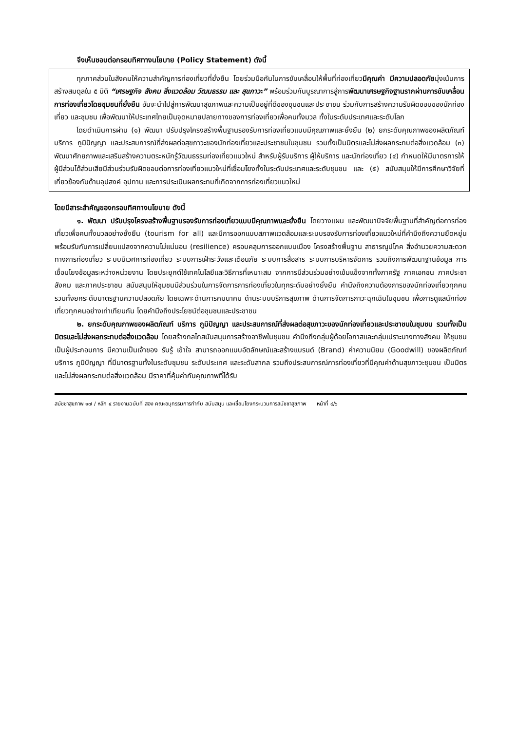จึงเห็นชอบต่อกรอบทิศทางนโยบาย (Policy Statement) ดังนี้
ทุกภาคส่วนในสังคมให้ความสำคัญการท่องเที่ยวที่ยั่งยืน โดยร่วมมือกันในการขับเคลื่อนให้พื้นที่ท่องเที่ยวมีคุณค่า มีความปลอดภัยมุ่งเน้นการสร้างสมดุลใน ๕ มิติ “เศรษฐกิจ สังคม สิ่งแวดล้อม วัฒนธรรม และ สุขภาวะ” พร้อมร่วมกันบูรณาการสู่การพัฒนาเศรษฐกิจฐานรากผ่านการขับเคลื่อนการท่องเที่ยวโดยชุมชนที่ยั่งยืน อันจะนำไปสู่การพัฒนาสุขภาพและความเป็นอยู่ที่ดีของชุมชนและประชาชน ร่วมกับการสร้างความรับผิดชอบของนักท่องเที่ยว และชุมชน เพื่อพัฒนาให้ประเทศไทยเป็นจุดหมายปลายทางของการท่องเที่ยวเพื่อคนทั้งมวล ทั้งในระดับประเทศและระดับโลก
โดยดำเนินการผ่าน (๑) พัฒนา ปรับปรุงโครงสร้างพื้นฐานรองรับการท่องเที่ยวแบบมีคุณภาพและยั่งยืน (๒) ยกระดับคุณภาพของผลิตภัณฑ์ บริการ ภูมิปัญญา และประสบการณ์ที่ส่งผลต่อสุขภาวะของนักท่องเที่ยวและประชาชนในชุมชน รวมทั้งเป็นมิตรและไม่ส่งผลกระทบต่อสิ่งแวดล้อม (๓) พัฒนาศักยภาพและเสริมสร้างความตระหนักรู้วัฒนธรรมท่องเที่ยวแนวใหม่ สำหรับผู้รับบริการ ผู้ให้บริการ และนักท่องเที่ยว (๔) กำหนดให้มีมาตรการให้ผู้มีส่วนได้ส่วนเสียมีส่วนร่วมรับผิดชอบต่อการท่องเที่ยวแนวใหม่ที่เชื่อมโยงทั้งในระดับประเทศและระดับชุมชน และ (๕) สนับสนุนให้มีการศึกษาวิจัยที่เกี่ยวข้องกับด้านอุปสงค์ อุปทาน และการประเมินผลกระทบที่เกิดจากการท่องเที่ยวแนวใหม่
โดยมีสาระสำคัญของกรอบทิศทางนโยบาย ดังนี้
๑. พัฒนา ปรับปรุงโครงสร้างพื้นฐานรองรับการท่องเที่ยวแบบมีคุณภาพและยั่งยืน โดยวางแผน และพัฒนาปัจจัยพื้นฐานที่สำคัญต่อการท่องเที่ยวเพื่อคนทั้งมวลอย่างยั่งยืน (tourism for all) และมีการออกแบบสภาพแวดล้อมและระบบรองรับการท่องเที่ยวแนวใหม่ที่คำนึงถึงความยืดหยุ่นพร้อมรับกับการเปลี่ยนแปลงจากความไม่แน่นอน (resilience) ครอบคลุมการออกแบบเมือง โครงสร้างพื้นฐาน สาธารณูปโภค สิ่งอำนวยความสะดวกทางการท่องเที่ยว ระบบนิเวศการท่องเที่ยว ระบบการเฝ้าระวังและเตือนภัย ระบบการสื่อสาร ระบบการบริหารจัดการ รวมถึงการพัฒนาฐานข้อมูล การเชื่อมโยงข้อมูลระหว่างหน่วยงาน โดยประยุกต์ใช้เทคโนโลยีและวิธีการที่เหมาะสม จากการมีส่วนร่วมอย่างเข้มแข็งจากทั้งภาครัฐ ภาคเอกชน ภาคประชาสังคม และภาคประชาชน สนับสนุนให้ชุมชนมีส่วนร่วมในการจัดการการท่องเที่ยวในทุกระดับอย่างยั่งยืน คำนึงถึงความต้องการของนักท่องเที่ยวทุกคน รวมทั้งยกระดับมาตรฐานความปลอดภัย โดยเฉพาะด้านการคมนาคม ด้านระบบบริการสุขภาพ ด้านการจัดการภาวะฉุกเฉินในชุมชน เพื่อการดูแลนักท่องเที่ยวทุกคนอย่างเท่าเทียมกัน โดยคำนึงถึงประโยชน์ต่อชุมชนและประชาชน
๒. ยกระดับคุณภาพของผลิตภัณฑ์ บริการ ภูมิปัญญา และประสบการณ์ที่ส่งผลต่อสุขภาวะของนักท่องเที่ยวและประชาชนในชุมชน รวมทั้งเป็นมิตรและไม่ส่งผลกระทบต่อสิ่งแวดล้อม โดยสร้างกลไกสนับสนุนการสร้างอาชีพในชุมชน คำนึงถึงกลุ่มผู้ด้อยโอกาสและกลุ่มเปราะบางทางสังคม ให้ชุมชนเป็นผู้ประกอบการ มีความเป็นเจ้าของ รับรู้ เข้าใจ สามารถออกแบบอัตลักษณ์และสร้างแบรนด์ (Brand) ค่าความนิยม (Goodwill) ของผลิตภัณฑ์ บริการ ภูมิปัญญา ที่มีมาตรฐานทั้งในระดับชุมชน ระดับประเทศ และระดับสากล รวมถึงประสบการณ์การท่องเที่ยวที่มีคุณค่าด้านสุขภาวะชุมชน เป็นมิตรและไม่ส่งผลกระทบต่อสิ่งแวดล้อม มีราคาที่คุ้มค่ากับคุณภาพที่ได้รับ
สมัชชาสุขภาพ ๑๗ / หลัก ๔ รายงานฉบับที่ สอง คณะอนุกรรมการกำกับ สนับสนุน และเชื่อมโยงกระบวนการสมัชชาสุขภาพ หน้าที่ ๔/๖